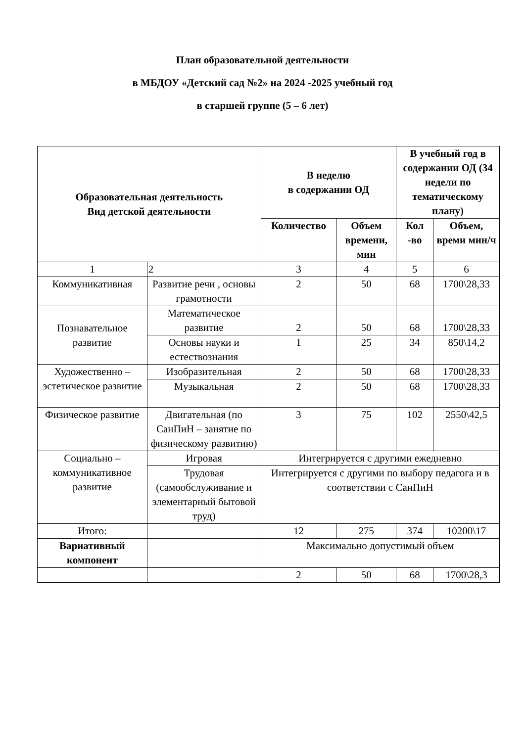План образовательной деятельности
в МБДОУ «Детский сад №2» на 2024 -2025 учебный год
в старшей группе (5 – 6 лет)
| Образовательная деятельность Вид детской деятельности | | В неделю в содержании ОД | | В учебный год в содержании ОД (34 недели по тематическому плану) | |
| --- | --- | --- | --- | --- | --- |
| | | Количество | Объем времени, мин | Кол -во | Объем, времи мин/ч |
| 1 | 2 | 3 | 4 | 5 | 6 |
| Коммуникативная | Развитие речи , основы грамотности | 2 | 50 | 68 | 1700\28,33 |
| Познавательное развитие | Математическое развитие | 2 | 50 | 68 | 1700\28,33 |
| | Основы науки и естествознания | 1 | 25 | 34 | 850\14,2 |
| Художественно – эстетическое развитие | Изобразительная | 2 | 50 | 68 | 1700\28,33 |
| | Музыкальная | 2 | 50 | 68 | 1700\28,33 |
| Физическое развитие | Двигательная (по СанПиН – занятие по физическому развитию) | 3 | 75 | 102 | 2550\42,5 |
| Социально – коммуникативное развитие | Игровая | Интегрируется с другими ежедневно | | | |
| | Трудовая (самообслуживание и элементарный бытовой труд) | Интегрируется с другими по выбору педагога и в соответствии с СанПиН | | | |
| Итого: | | 12 | 275 | 374 | 10200\17 |
| Вариативный компонент | | Максимально допустимый объем | | | |
| | | 2 | 50 | 68 | 1700\28,3 |